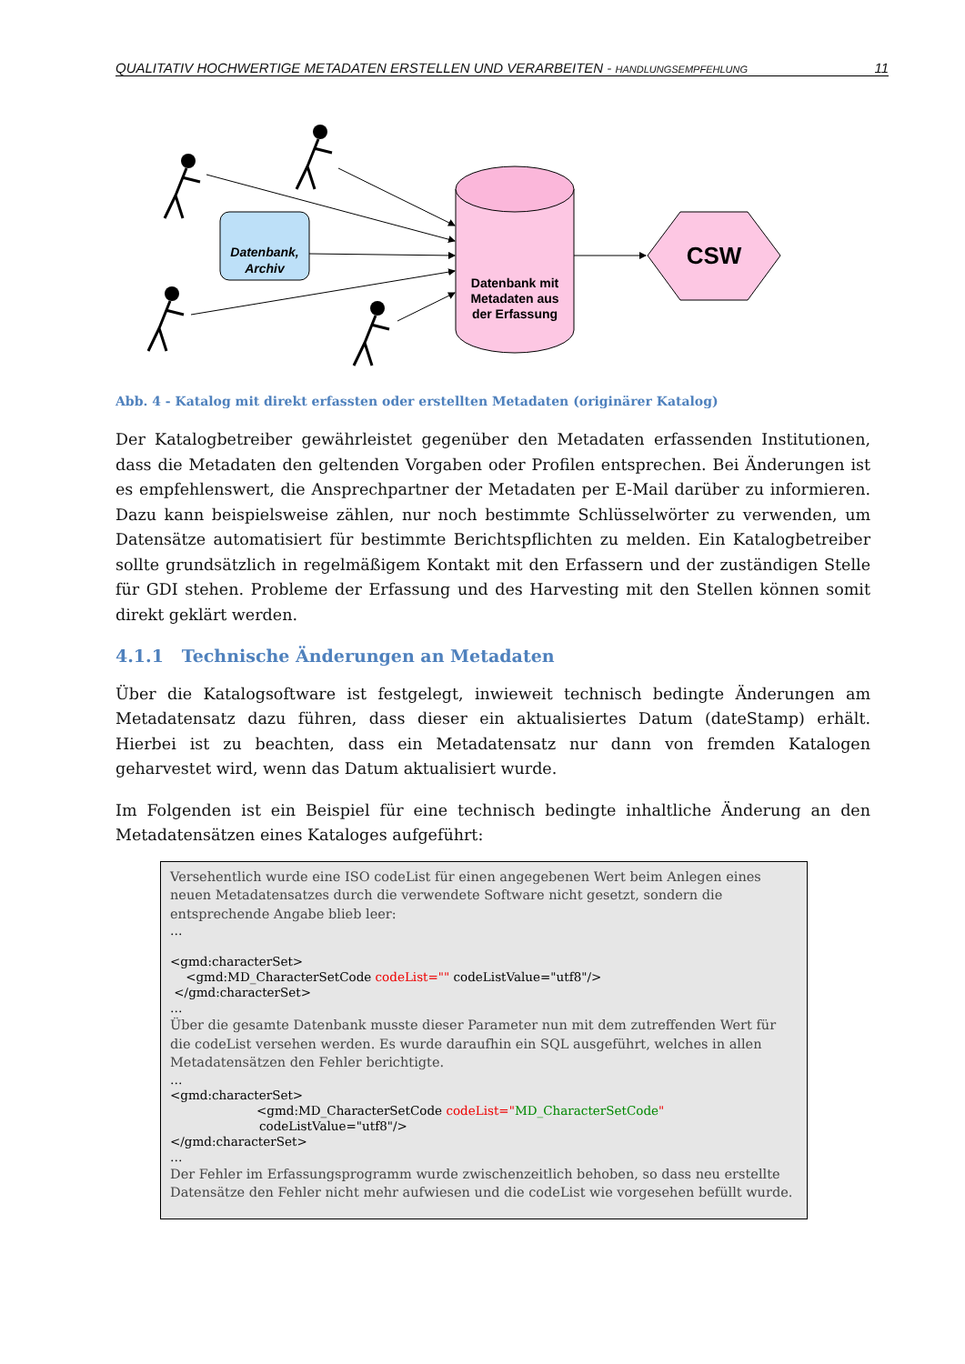QUALITATIV HOCHWERTIGE METADATEN ERSTELLEN UND VERARBEITEN - HANDLUNGSEMPFEHLUNG 11
Datenbank,
Archiv
Datenbank mit
Metadaten aus
der Erfassung
CSW
Abb. 4 - Katalog mit direkt erfassten oder erstellten Metadaten (originärer Katalog)
Der Katalogbetreiber gewährleistet gegenüber den Metadaten erfassenden Institutionen, dass die Metadaten den geltenden Vorgaben oder Profilen entsprechen. Bei Änderungen ist es empfehlenswert, die Ansprechpartner der Metadaten per E-Mail darüber zu informieren. Dazu kann beispielsweise zählen, nur noch bestimmte Schlüsselwörter zu verwenden, um Datensätze automatisiert für bestimmte Berichtspflichten zu melden. Ein Katalogbetreiber sollte grundsätzlich in regelmäßigem Kontakt mit den Erfassern und der zuständigen Stelle für GDI stehen. Probleme der Erfassung und des Harvesting mit den Stellen können somit direkt geklärt werden.
4.1.1 Technische Änderungen an Metadaten
Über die Katalogsoftware ist festgelegt, inwieweit technisch bedingte Änderungen am Metadatensatz dazu führen, dass dieser ein aktualisiertes Datum (dateStamp) erhält. Hierbei ist zu beachten, dass ein Metadatensatz nur dann von fremden Katalogen geharvestet wird, wenn das Datum aktualisiert wurde.
Im Folgenden ist ein Beispiel für eine technisch bedingte inhaltliche Änderung an den Metadatensätzen eines Kataloges aufgeführt:
Versehentlich wurde eine ISO codeList für einen angegebenen Wert beim Anlegen eines neuen Metadatensatzes durch die verwendete Software nicht gesetzt, sondern die entsprechende Angabe blieb leer:
…
<gmd:characterSet>
<gmd:MD_CharacterSetCode codeList="" codeListValue="utf8"/>
</gmd:characterSet>
…
Über die gesamte Datenbank musste dieser Parameter nun mit dem zutreffenden Wert für die codeList versehen werden. Es wurde daraufhin ein SQL ausgeführt, welches in allen Metadatensätzen den Fehler berichtigte.
…
<gmd:characterSet>
<gmd:MD_CharacterSetCode codeList="MD_CharacterSetCode"
codeListValue="utf8"/>
</gmd:characterSet>
…
Der Fehler im Erfassungsprogramm wurde zwischenzeitlich behoben, so dass neu erstellte Datensätze den Fehler nicht mehr aufwiesen und die codeList wie vorgesehen befüllt wurde.